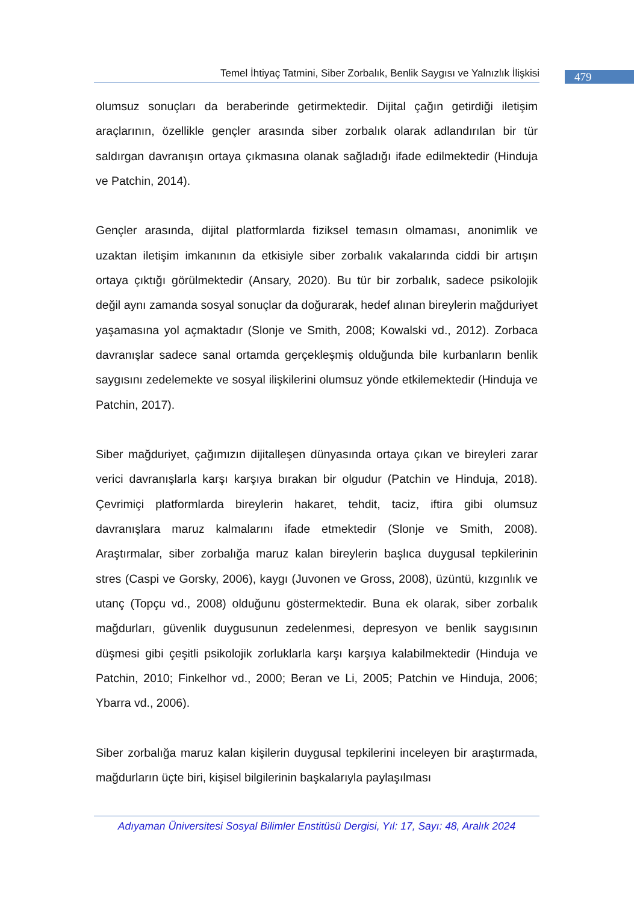Temel İhtiyaç Tatmini, Siber Zorbalık, Benlik Saygısı ve Yalnızlık İlişkisi
479
olumsuz sonuçları da beraberinde getirmektedir. Dijital çağın getirdiği iletişim araçlarının, özellikle gençler arasında siber zorbalık olarak adlandırılan bir tür saldırgan davranışın ortaya çıkmasına olanak sağladığı ifade edilmektedir (Hinduja ve Patchin, 2014).
Gençler arasında, dijital platformlarda fiziksel temasın olmaması, anonimlik ve uzaktan iletişim imkanının da etkisiyle siber zorbalık vakalarında ciddi bir artışın ortaya çıktığı görülmektedir (Ansary, 2020). Bu tür bir zorbalık, sadece psikolojik değil aynı zamanda sosyal sonuçlar da doğurarak, hedef alınan bireylerin mağduriyet yaşamasına yol açmaktadır (Slonje ve Smith, 2008; Kowalski vd., 2012). Zorbaca davranışlar sadece sanal ortamda gerçekleşmiş olduğunda bile kurbanların benlik saygısını zedelemekte ve sosyal ilişkilerini olumsuz yönde etkilemektedir (Hinduja ve Patchin, 2017).
Siber mağduriyet, çağımızın dijitalleşen dünyasında ortaya çıkan ve bireyleri zarar verici davranışlarla karşı karşıya bırakan bir olgudur (Patchin ve Hinduja, 2018). Çevrimiçi platformlarda bireylerin hakaret, tehdit, taciz, iftira gibi olumsuz davranışlara maruz kalmalarını ifade etmektedir (Slonje ve Smith, 2008). Araştırmalar, siber zorbalığa maruz kalan bireylerin başlıca duygusal tepkilerinin stres (Caspi ve Gorsky, 2006), kaygı (Juvonen ve Gross, 2008), üzüntü, kızgınlık ve utanç (Topçu vd., 2008) olduğunu göstermektedir. Buna ek olarak, siber zorbalık mağdurları, güvenlik duygusunun zedelenmesi, depresyon ve benlik saygısının düşmesi gibi çeşitli psikolojik zorluklarla karşı karşıya kalabilmektedir (Hinduja ve Patchin, 2010; Finkelhor vd., 2000; Beran ve Li, 2005; Patchin ve Hinduja, 2006; Ybarra vd., 2006).
Siber zorbalığa maruz kalan kişilerin duygusal tepkilerini inceleyen bir araştırmada, mağdurların üçte biri, kişisel bilgilerinin başkalarıyla paylaşılması
Adıyaman Üniversitesi Sosyal Bilimler Enstitüsü Dergisi, Yıl: 17, Sayı: 48, Aralık 2024